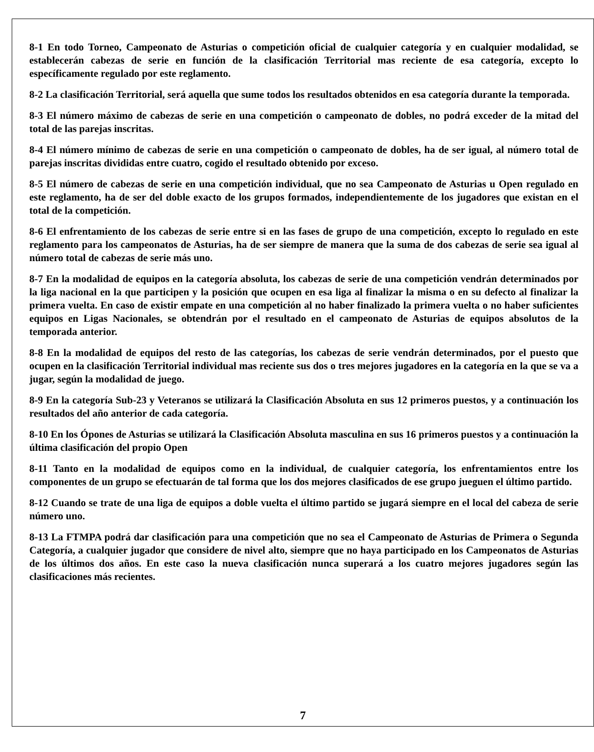8-1 En todo Torneo, Campeonato de Asturias o competición oficial de cualquier categoría y en cualquier modalidad, se establecerán cabezas de serie en función de la clasificación Territorial mas reciente de esa categoría, excepto lo específicamente regulado por este reglamento.
8-2 La clasificación Territorial, será aquella que sume todos los resultados obtenidos en esa categoría durante la temporada.
8-3 El número máximo de cabezas de serie en una competición o campeonato de dobles, no podrá exceder de la mitad del total de las parejas inscritas.
8-4 El número mínimo de cabezas de serie en una competición o campeonato de dobles, ha de ser igual, al número total de parejas inscritas divididas entre cuatro, cogido el resultado obtenido por exceso.
8-5 El número de cabezas de serie en una competición individual, que no sea Campeonato de Asturias u Open regulado en este reglamento, ha de ser del doble exacto de los grupos formados, independientemente de los jugadores que existan en el total de la competición.
8-6 El enfrentamiento de los cabezas de serie entre si en las fases de grupo de una competición, excepto lo regulado en este reglamento para los campeonatos de Asturias, ha de ser siempre de manera que la suma de dos cabezas de serie sea igual al número total de cabezas de serie más uno.
8-7 En la modalidad de equipos en la categoría absoluta, los cabezas de serie de una competición vendrán determinados por la liga nacional en la que participen y la posición que ocupen en esa liga al finalizar la misma o en su defecto al finalizar la primera vuelta. En caso de existir empate en una competición al no haber finalizado la primera vuelta o no haber suficientes equipos en Ligas Nacionales, se obtendrán por el resultado en el campeonato de Asturias de equipos absolutos de la temporada anterior.
8-8 En la modalidad de equipos del resto de las categorías, los cabezas de serie vendrán determinados, por el puesto que ocupen en la clasificación Territorial individual mas reciente sus dos o tres mejores jugadores en la categoría en la que se va a jugar, según la modalidad de juego.
8-9 En la categoría Sub-23 y Veteranos se utilizará la Clasificación Absoluta en sus 12 primeros puestos, y a continuación los resultados del año anterior de cada categoría.
8-10 En los Ópones de Asturias se utilizará la Clasificación Absoluta masculina en sus 16 primeros puestos y a continuación la última clasificación del propio Open
8-11 Tanto en la modalidad de equipos como en la individual, de cualquier categoría, los enfrentamientos entre los componentes de un grupo se efectuarán de tal forma que los dos mejores clasificados de ese grupo jueguen el último partido.
8-12 Cuando se trate de una liga de equipos a doble vuelta el último partido se jugará siempre en el local del cabeza de serie número uno.
8-13 La FTMPA podrá dar clasificación para una competición que no sea el Campeonato de Asturias de Primera o Segunda Categoría, a cualquier jugador que considere de nivel alto, siempre que no haya participado en los Campeonatos de Asturias de los últimos dos años. En este caso la nueva clasificación nunca superará a los cuatro mejores jugadores según las clasificaciones más recientes.
7